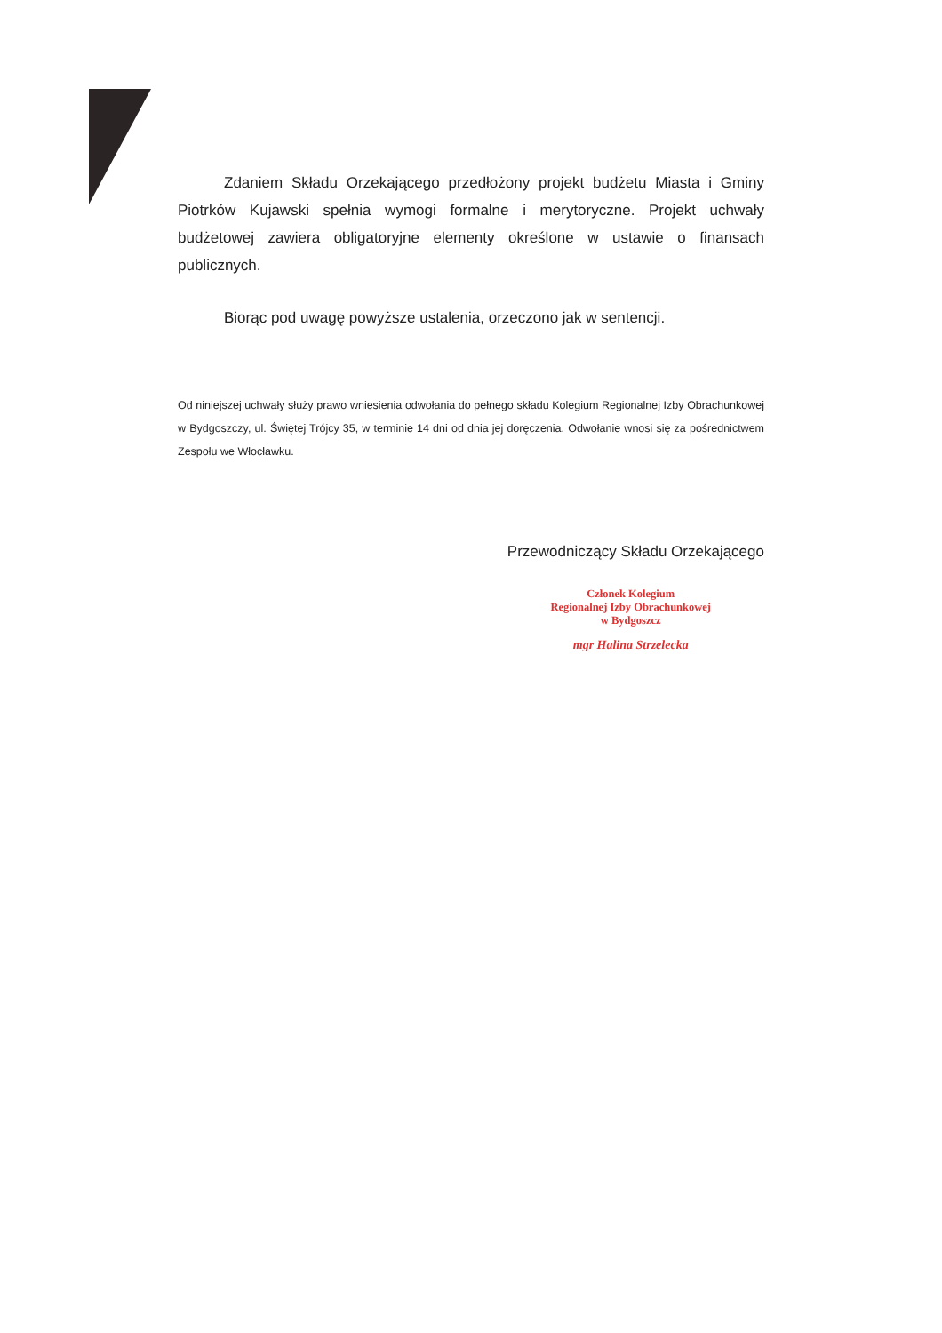Zdaniem Składu Orzekającego przedłożony projekt budżetu Miasta i Gminy Piotrków Kujawski spełnia wymogi formalne i merytoryczne. Projekt uchwały budżetowej zawiera obligatoryjne elementy określone w ustawie o finansach publicznych.
Biorąc pod uwagę powyższe ustalenia, orzeczono jak w sentencji.
Od niniejszej uchwały służy prawo wniesienia odwołania do pełnego składu Kolegium Regionalnej Izby Obrachunkowej w Bydgoszczy, ul. Świętej Trójcy 35, w terminie 14 dni od dnia jej doręczenia. Odwołanie wnosi się za pośrednictwem Zespołu we Włocławku.
Przewodniczący Składu Orzekającego
Członek Kolegium
Regionalnej Izby Obrachunkowej
w Bydgoszcz
mgr Halina Strzelecka